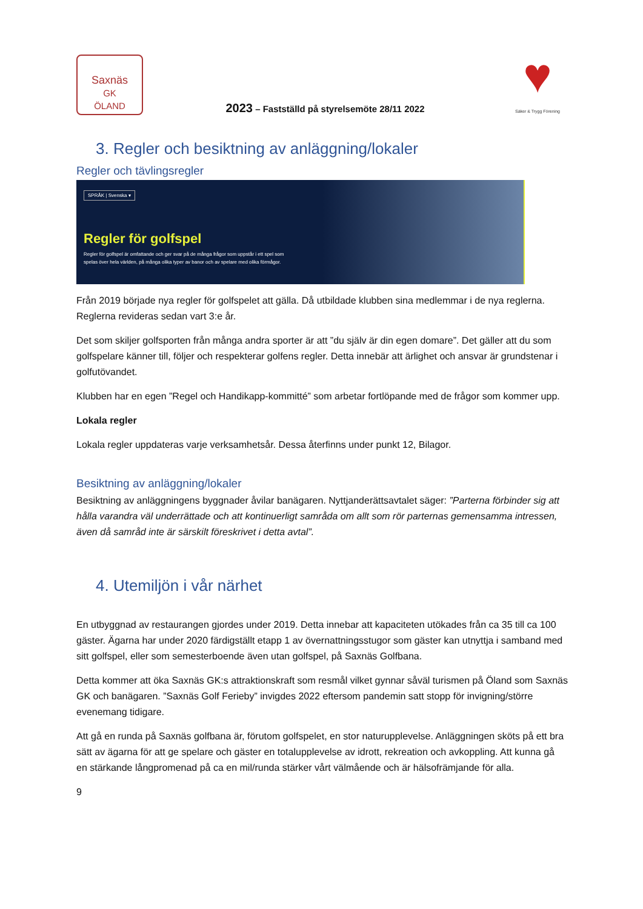Saxnäs
GK
ÖLAND
2023 – Fastställd på styrelsemöte 28/11 2022
♥
Säker & Trygg Förening
3. Regler och besiktning av anläggning/lokaler
Regler och tävlingsregler
SPRÅK | Svenska ▾
Regler för golfspel
Regler för golfspel är omfattande och ger svar på de många frågor som uppstår i ett spel som spelas över hela världen, på många olika typer av banor och av spelare med olika förmågor.
Från 2019 började nya regler för golfspelet att gälla. Då utbildade klubben sina medlemmar i de nya reglerna. Reglerna revideras sedan vart 3:e år.
Det som skiljer golfsporten från många andra sporter är att ”du själv är din egen domare”. Det gäller att du som golfspelare känner till, följer och respekterar golfens regler. Detta innebär att ärlighet och ansvar är grundstenar i golfutövandet.
Klubben har en egen ”Regel och Handikapp-kommitté” som arbetar fortlöpande med de frågor som kommer upp.
Lokala regler
Lokala regler uppdateras varje verksamhetsår. Dessa återfinns under punkt 12, Bilagor.
Besiktning av anläggning/lokaler
Besiktning av anläggningens byggnader åvilar banägaren. Nyttjanderättsavtalet säger: ”Parterna förbinder sig att hålla varandra väl underrättade och att kontinuerligt samråda om allt som rör parternas gemensamma intressen, även då samråd inte är särskilt föreskrivet i detta avtal”.
4. Utemiljön i vår närhet
En utbyggnad av restaurangen gjordes under 2019. Detta innebar att kapaciteten utökades från ca 35 till ca 100 gäster. Ägarna har under 2020 färdigställt etapp 1 av övernattningsstugor som gäster kan utnyttja i samband med sitt golfspel, eller som semesterboende även utan golfspel, på Saxnäs Golfbana.
Detta kommer att öka Saxnäs GK:s attraktionskraft som resmål vilket gynnar såväl turismen på Öland som Saxnäs GK och banägaren. ”Saxnäs Golf Ferieby” invigdes 2022 eftersom pandemin satt stopp för invigning/större evenemang tidigare.
Att gå en runda på Saxnäs golfbana är, förutom golfspelet, en stor naturupplevelse. Anläggningen sköts på ett bra sätt av ägarna för att ge spelare och gäster en totalupplevelse av idrott, rekreation och avkoppling. Att kunna gå en stärkande långpromenad på ca en mil/runda stärker vårt välmående och är hälsofrämjande för alla.
9